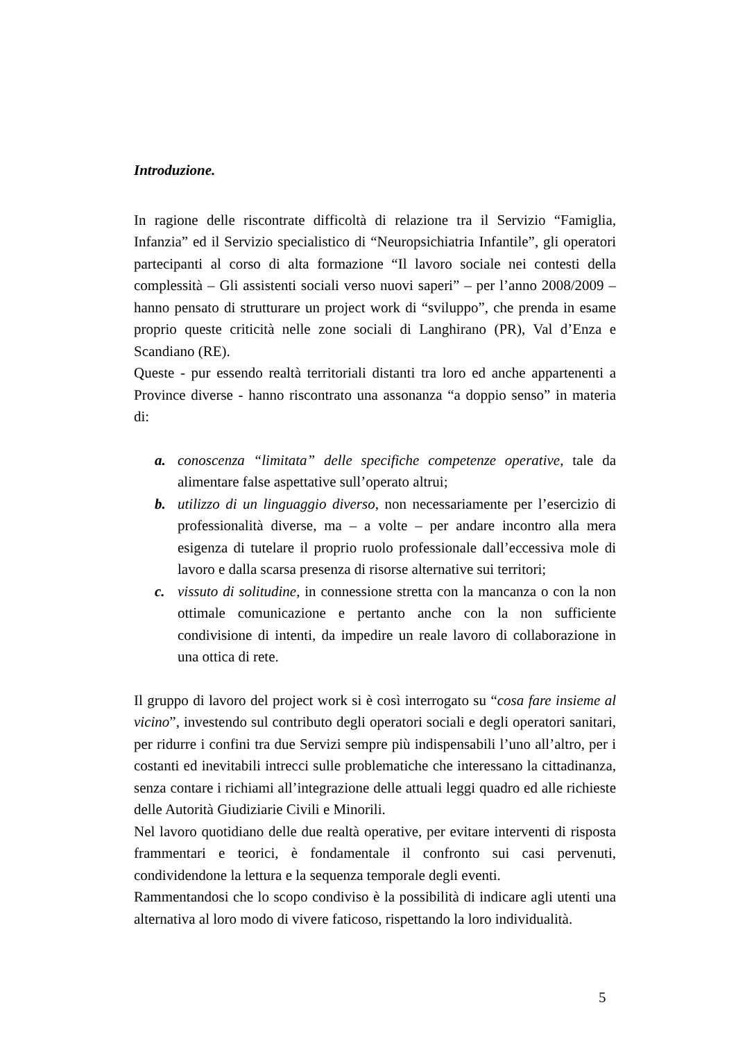Introduzione.
In ragione delle riscontrate difficoltà di relazione tra il Servizio “Famiglia, Infanzia” ed il Servizio specialistico di “Neuropsichiatria Infantile”, gli operatori partecipanti al corso di alta formazione “Il lavoro sociale nei contesti della complessità – Gli assistenti sociali verso nuovi saperi” – per l’anno 2008/2009 – hanno pensato di strutturare un project work di “sviluppo”, che prenda in esame proprio queste criticità nelle zone sociali di Langhirano (PR), Val d’Enza e Scandiano (RE).
Queste - pur essendo realtà territoriali distanti tra loro ed anche appartenenti a Province diverse - hanno riscontrato una assonanza “a doppio senso” in materia di:
a. conoscenza “limitata” delle specifiche competenze operative, tale da alimentare false aspettative sull’operato altrui;
b. utilizzo di un linguaggio diverso, non necessariamente per l’esercizio di professionalità diverse, ma – a volte – per andare incontro alla mera esigenza di tutelare il proprio ruolo professionale dall’eccessiva mole di lavoro e dalla scarsa presenza di risorse alternative sui territori;
c. vissuto di solitudine, in connessione stretta con la mancanza o con la non ottimale comunicazione e pertanto anche con la non sufficiente condivisione di intenti, da impedire un reale lavoro di collaborazione in una ottica di rete.
Il gruppo di lavoro del project work si è così interrogato su “cosa fare insieme al vicino”, investendo sul contributo degli operatori sociali e degli operatori sanitari, per ridurre i confini tra due Servizi sempre più indispensabili l’uno all’altro, per i costanti ed inevitabili intrecci sulle problematiche che interessano la cittadinanza, senza contare i richiami all’integrazione delle attuali leggi quadro ed alle richieste delle Autorità Giudiziarie Civili e Minorili.
Nel lavoro quotidiano delle due realtà operative, per evitare interventi di risposta frammentari e teorici, è fondamentale il confronto sui casi pervenuti, condividendone la lettura e la sequenza temporale degli eventi.
Rammentandosi che lo scopo condiviso è la possibilità di indicare agli utenti una alternativa al loro modo di vivere faticoso, rispettando la loro individualità.
5